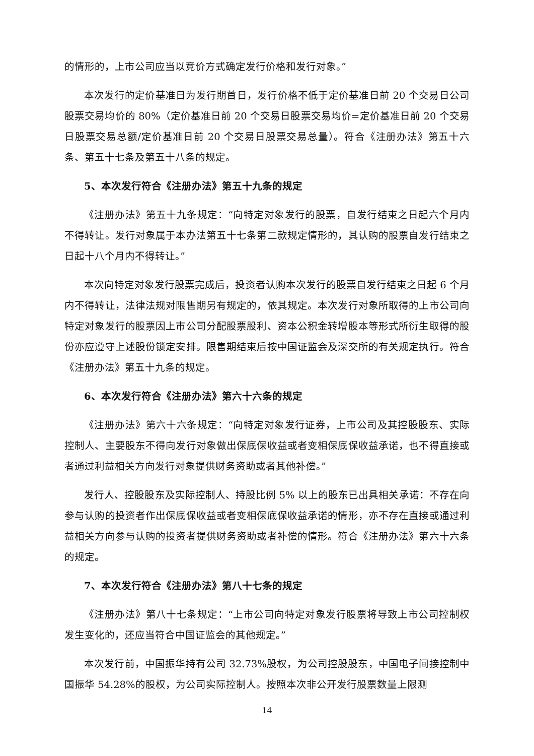的情形的，上市公司应当以竞价方式确定发行价格和发行对象。”
本次发行的定价基准日为发行期首日，发行价格不低于定价基准日前 20 个交易日公司股票交易均价的 80%（定价基准日前 20 个交易日股票交易均价=定价基准日前 20 个交易日股票交易总额/定价基准日前 20 个交易日股票交易总量）。符合《注册办法》第五十六条、第五十七条及第五十八条的规定。
5、本次发行符合《注册办法》第五十九条的规定
《注册办法》第五十九条规定：“向特定对象发行的股票，自发行结束之日起六个月内不得转让。发行对象属于本办法第五十七条第二款规定情形的，其认购的股票自发行结束之日起十八个月内不得转让。”
本次向特定对象发行股票完成后，投资者认购本次发行的股票自发行结束之日起 6 个月内不得转让，法律法规对限售期另有规定的，依其规定。本次发行对象所取得的上市公司向特定对象发行的股票因上市公司分配股票股利、资本公积金转增股本等形式所衍生取得的股份亦应遵守上述股份锁定安排。限售期结束后按中国证监会及深交所的有关规定执行。符合《注册办法》第五十九条的规定。
6、本次发行符合《注册办法》第六十六条的规定
《注册办法》第六十六条规定：“向特定对象发行证券，上市公司及其控股股东、实际控制人、主要股东不得向发行对象做出保底保收益或者变相保底保收益承诺，也不得直接或者通过利益相关方向发行对象提供财务资助或者其他补偿。”
发行人、控股股东及实际控制人、持股比例 5% 以上的股东已出具相关承诺：不存在向参与认购的投资者作出保底保收益或者变相保底保收益承诺的情形，亦不存在直接或通过利益相关方向参与认购的投资者提供财务资助或者补偿的情形。符合《注册办法》第六十六条的规定。
7、本次发行符合《注册办法》第八十七条的规定
《注册办法》第八十七条规定：“上市公司向特定对象发行股票将导致上市公司控制权发生变化的，还应当符合中国证监会的其他规定。”
本次发行前，中国振华持有公司 32.73%股权，为公司控股股东，中国电子间接控制中国振华 54.28%的股权，为公司实际控制人。按照本次非公开发行股票数量上限测
14